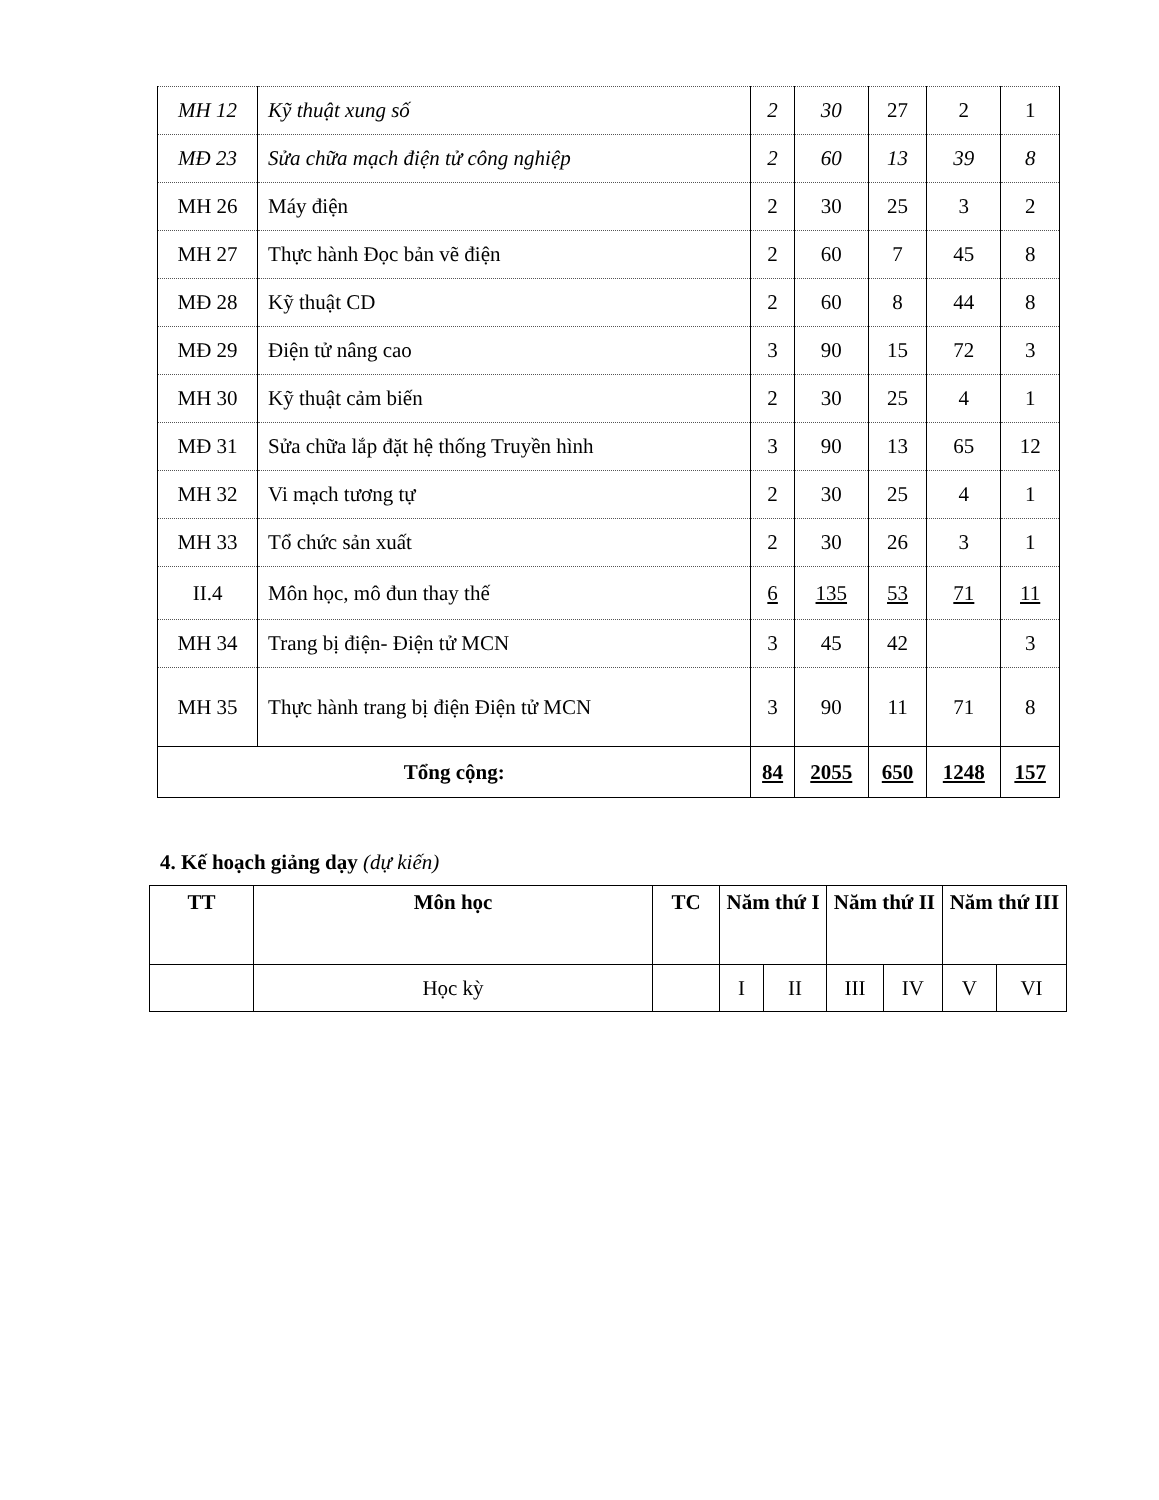| MH 12 | Kỹ thuật xung số | 2 | 30 | 27 | 2 | 1 |
| MĐ 23 | Sửa chữa mạch điện tử công nghiệp | 2 | 60 | 13 | 39 | 8 |
| MH 26 | Máy điện | 2 | 30 | 25 | 3 | 2 |
| MH 27 | Thực hành Đọc bản vẽ điện | 2 | 60 | 7 | 45 | 8 |
| MĐ 28 | Kỹ thuật CD | 2 | 60 | 8 | 44 | 8 |
| MĐ 29 | Điện tử nâng cao | 3 | 90 | 15 | 72 | 3 |
| MH 30 | Kỹ thuật cảm biến | 2 | 30 | 25 | 4 | 1 |
| MĐ 31 | Sửa chữa lắp đặt hệ thống Truyền hình | 3 | 90 | 13 | 65 | 12 |
| MH 32 | Vi mạch tương tự | 2 | 30 | 25 | 4 | 1 |
| MH 33 | Tổ chức sản xuất | 2 | 30 | 26 | 3 | 1 |
| II.4 | Môn học, mô đun thay thế | 6 | 135 | 53 | 71 | 11 |
| MH 34 | Trang bị điện- Điện tử MCN | 3 | 45 | 42 | | 3 |
| MH 35 | Thực hành trang bị điện Điện tử MCN | 3 | 90 | 11 | 71 | 8 |
| Tổng cộng: | | 84 | 2055 | 650 | 1248 | 157 |
4. Kế hoạch giảng dạy (dự kiến)
| TT | Môn học | TC | Năm thứ I | | Năm thứ II | | Năm thứ III | |
| --- | --- | --- | --- | --- | --- | --- | --- | --- |
| | Học kỳ | | I | II | III | IV | V | VI |